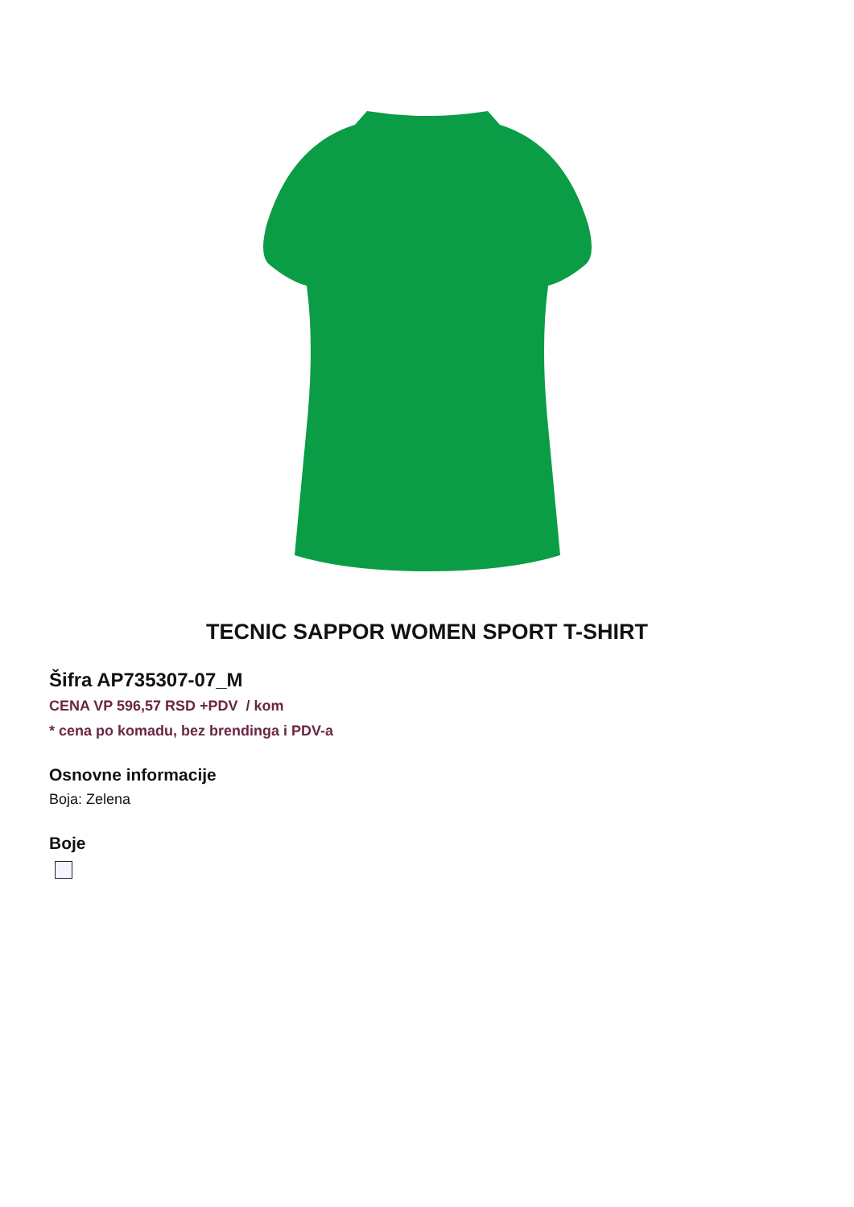TECNIC SAPPOR WOMEN SPORT T-SHIRT
Šifra AP735307-07_M
CENA VP 596,57 RSD +PDV / kom
* cena po komadu, bez brendinga i PDV-a
Osnovne informacije
Boja: Zelena
Boje